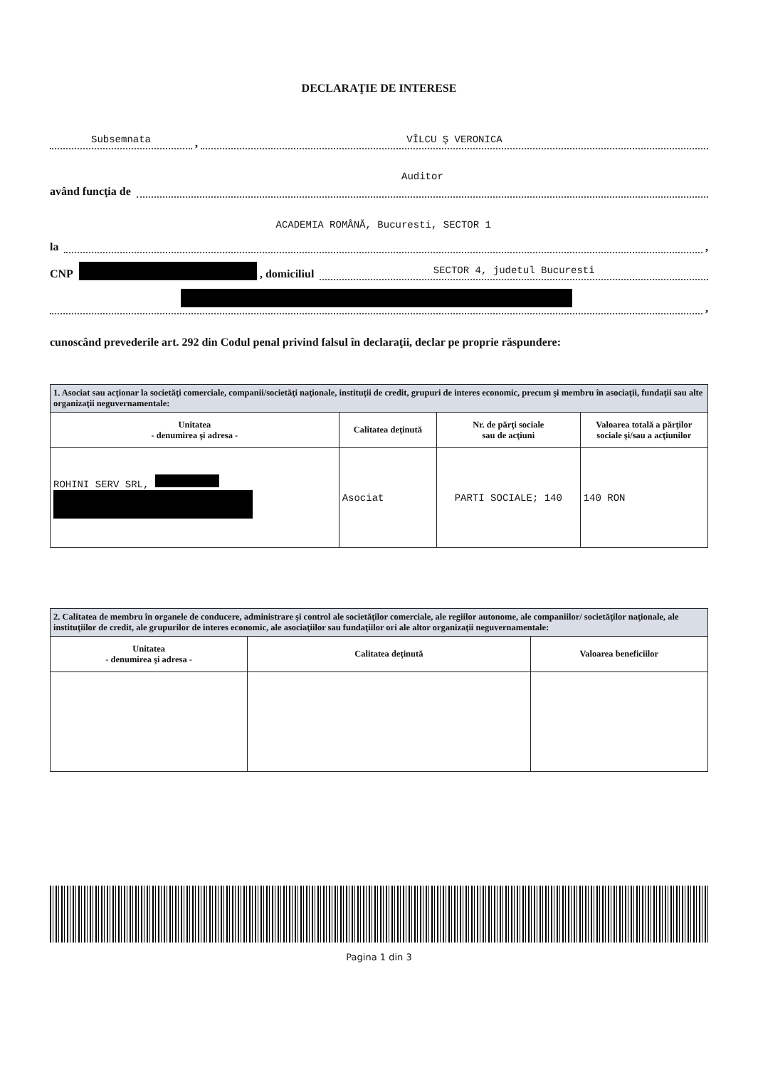DECLARAŢIE DE INTERESE
Subsemnata , VÎLCU Ş VERONICA
având funcţia de Auditor
la ACADEMIA ROMÂNĂ, Bucuresti, SECTOR 1 ,
CNP , domiciliul SECTOR 4, judetul Bucuresti
,
cunoscând prevederile art. 292 din Codul penal privind falsul în declaraţii, declar pe proprie răspundere:
| 1. Asociat sau acţionar la societăţi comerciale, companii/societăţi naţionale, instituţii de credit, grupuri de interes economic, precum şi membru în asociaţii, fundaţii sau alte organizaţii neguvernamentale: | | | |
| Unitatea - denumirea şi adresa - | Calitatea deţinută | Nr. de părţi sociale sau de acţiuni | Valoarea totală a părţilor sociale şi/sau a acţiunilor |
| ROHINI SERV SRL, | Asociat | PARTI SOCIALE; 140 | 140 RON |
| 2. Calitatea de membru în organele de conducere, administrare şi control ale societăţilor comerciale, ale regiilor autonome, ale companiilor/ societăţilor naţionale, ale instituţiilor de credit, ale grupurilor de interes economic, ale asociaţiilor sau fundaţiilor ori ale altor organizaţii neguvernamentale: | | |
| Unitatea - denumirea şi adresa - | Calitatea deţinută | Valoarea beneficiilor |
Pagina 1 din 3